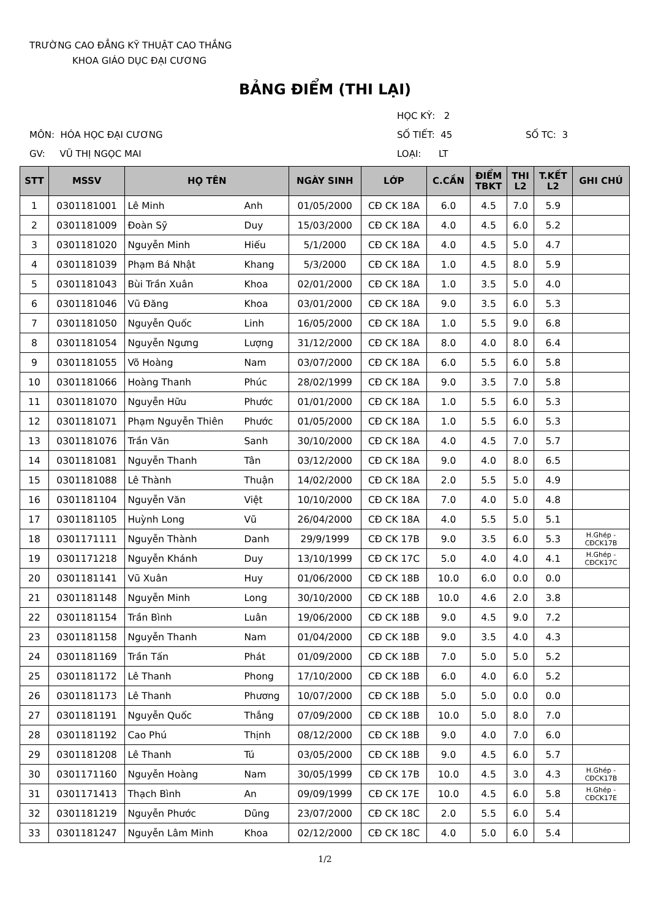TRƯỜNG CAO ĐẲNG KỸ THUẬT CAO THẮNG
KHOA GIÁO DỤC ĐẠI CƯƠNG
BẢNG ĐIỂM (THI LẠI)
HỌC KỲ: 2
MÔN: HÓA HỌC ĐẠI CƯƠNG
SỐ TIẾT: 45
SỐ TC: 3
GV: VŨ THỊ NGỌC MAI
LOẠI: LT
| STT | MSSV | HỌ TÊN | | NGÀY SINH | LỚP | C.CẦN | ĐIỂM TBKT | THI L2 | T.KẾT L2 | GHI CHÚ |
| --- | --- | --- | --- | --- | --- | --- | --- | --- | --- | --- |
| 1 | 0301181001 | Lê Minh | Anh | 01/05/2000 | CĐ CK 18A | 6.0 | 4.5 | 7.0 | 5.9 | |
| 2 | 0301181009 | Đoàn Sỹ | Duy | 15/03/2000 | CĐ CK 18A | 4.0 | 4.5 | 6.0 | 5.2 | |
| 3 | 0301181020 | Nguyễn Minh | Hiếu | 5/1/2000 | CĐ CK 18A | 4.0 | 4.5 | 5.0 | 4.7 | |
| 4 | 0301181039 | Phạm Bá Nhật | Khang | 5/3/2000 | CĐ CK 18A | 1.0 | 4.5 | 8.0 | 5.9 | |
| 5 | 0301181043 | Bùi Trần Xuân | Khoa | 02/01/2000 | CĐ CK 18A | 1.0 | 3.5 | 5.0 | 4.0 | |
| 6 | 0301181046 | Vũ Đăng | Khoa | 03/01/2000 | CĐ CK 18A | 9.0 | 3.5 | 6.0 | 5.3 | |
| 7 | 0301181050 | Nguyễn Quốc | Linh | 16/05/2000 | CĐ CK 18A | 1.0 | 5.5 | 9.0 | 6.8 | |
| 8 | 0301181054 | Nguyễn Ngưng | Lượng | 31/12/2000 | CĐ CK 18A | 8.0 | 4.0 | 8.0 | 6.4 | |
| 9 | 0301181055 | Võ Hoàng | Nam | 03/07/2000 | CĐ CK 18A | 6.0 | 5.5 | 6.0 | 5.8 | |
| 10 | 0301181066 | Hoàng Thanh | Phúc | 28/02/1999 | CĐ CK 18A | 9.0 | 3.5 | 7.0 | 5.8 | |
| 11 | 0301181070 | Nguyễn Hữu | Phước | 01/01/2000 | CĐ CK 18A | 1.0 | 5.5 | 6.0 | 5.3 | |
| 12 | 0301181071 | Phạm Nguyễn Thiên | Phước | 01/05/2000 | CĐ CK 18A | 1.0 | 5.5 | 6.0 | 5.3 | |
| 13 | 0301181076 | Trần Văn | Sanh | 30/10/2000 | CĐ CK 18A | 4.0 | 4.5 | 7.0 | 5.7 | |
| 14 | 0301181081 | Nguyễn Thanh | Tân | 03/12/2000 | CĐ CK 18A | 9.0 | 4.0 | 8.0 | 6.5 | |
| 15 | 0301181088 | Lê Thành | Thuận | 14/02/2000 | CĐ CK 18A | 2.0 | 5.5 | 5.0 | 4.9 | |
| 16 | 0301181104 | Nguyễn Văn | Việt | 10/10/2000 | CĐ CK 18A | 7.0 | 4.0 | 5.0 | 4.8 | |
| 17 | 0301181105 | Huỳnh Long | Vũ | 26/04/2000 | CĐ CK 18A | 4.0 | 5.5 | 5.0 | 5.1 | |
| 18 | 0301171111 | Nguyễn Thành | Danh | 29/9/1999 | CĐ CK 17B | 9.0 | 3.5 | 6.0 | 5.3 | H.Ghép - CĐCK17B |
| 19 | 0301171218 | Nguyễn Khánh | Duy | 13/10/1999 | CĐ CK 17C | 5.0 | 4.0 | 4.0 | 4.1 | H.Ghép - CĐCK17C |
| 20 | 0301181141 | Vũ Xuân | Huy | 01/06/2000 | CĐ CK 18B | 10.0 | 6.0 | 0.0 | 0.0 | |
| 21 | 0301181148 | Nguyễn Minh | Long | 30/10/2000 | CĐ CK 18B | 10.0 | 4.6 | 2.0 | 3.8 | |
| 22 | 0301181154 | Trần Bình | Luân | 19/06/2000 | CĐ CK 18B | 9.0 | 4.5 | 9.0 | 7.2 | |
| 23 | 0301181158 | Nguyễn Thanh | Nam | 01/04/2000 | CĐ CK 18B | 9.0 | 3.5 | 4.0 | 4.3 | |
| 24 | 0301181169 | Trần Tấn | Phát | 01/09/2000 | CĐ CK 18B | 7.0 | 5.0 | 5.0 | 5.2 | |
| 25 | 0301181172 | Lê Thanh | Phong | 17/10/2000 | CĐ CK 18B | 6.0 | 4.0 | 6.0 | 5.2 | |
| 26 | 0301181173 | Lê Thanh | Phương | 10/07/2000 | CĐ CK 18B | 5.0 | 5.0 | 0.0 | 0.0 | |
| 27 | 0301181191 | Nguyễn Quốc | Thắng | 07/09/2000 | CĐ CK 18B | 10.0 | 5.0 | 8.0 | 7.0 | |
| 28 | 0301181192 | Cao Phú | Thịnh | 08/12/2000 | CĐ CK 18B | 9.0 | 4.0 | 7.0 | 6.0 | |
| 29 | 0301181208 | Lê Thanh | Tú | 03/05/2000 | CĐ CK 18B | 9.0 | 4.5 | 6.0 | 5.7 | |
| 30 | 0301171160 | Nguyễn Hoàng | Nam | 30/05/1999 | CĐ CK 17B | 10.0 | 4.5 | 3.0 | 4.3 | H.Ghép - CĐCK17B |
| 31 | 0301171413 | Thạch Bình | An | 09/09/1999 | CĐ CK 17E | 10.0 | 4.5 | 6.0 | 5.8 | H.Ghép - CĐCK17E |
| 32 | 0301181219 | Nguyễn Phước | Dũng | 23/07/2000 | CĐ CK 18C | 2.0 | 5.5 | 6.0 | 5.4 | |
| 33 | 0301181247 | Nguyễn Lâm Minh | Khoa | 02/12/2000 | CĐ CK 18C | 4.0 | 5.0 | 6.0 | 5.4 | |
1/2